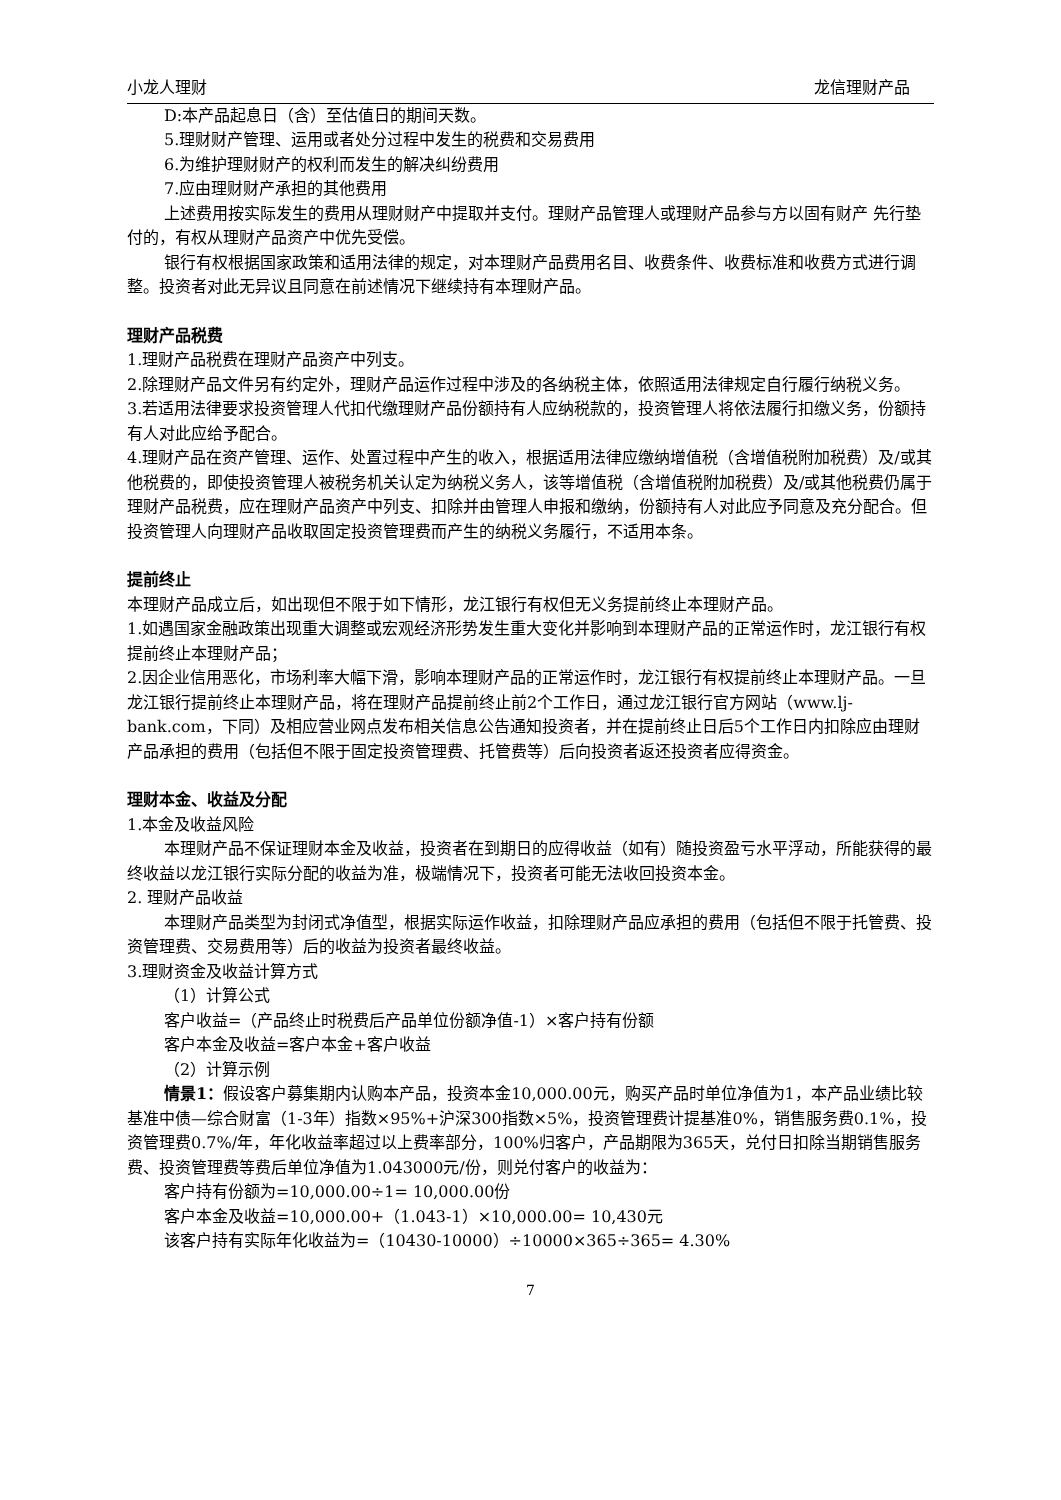小龙人理财 龙信理财产品
D:本产品起息日（含）至估值日的期间天数。
5.理财财产管理、运用或者处分过程中发生的税费和交易费用
6.为维护理财财产的权利而发生的解决纠纷费用
7.应由理财财产承担的其他费用
上述费用按实际发生的费用从理财财产中提取并支付。理财产品管理人或理财产品参与方以固有财产 先行垫付的，有权从理财产品资产中优先受偿。
银行有权根据国家政策和适用法律的规定，对本理财产品费用名目、收费条件、收费标准和收费方式进行调整。投资者对此无异议且同意在前述情况下继续持有本理财产品。
理财产品税费
1.理财产品税费在理财产品资产中列支。
2.除理财产品文件另有约定外，理财产品运作过程中涉及的各纳税主体，依照适用法律规定自行履行纳税义务。
3.若适用法律要求投资管理人代扣代缴理财产品份额持有人应纳税款的，投资管理人将依法履行扣缴义务，份额持有人对此应给予配合。
4.理财产品在资产管理、运作、处置过程中产生的收入，根据适用法律应缴纳增值税（含增值税附加税费）及/或其他税费的，即使投资管理人被税务机关认定为纳税义务人，该等增值税（含增值税附加税费）及/或其他税费仍属于理财产品税费，应在理财产品资产中列支、扣除并由管理人申报和缴纳，份额持有人对此应予同意及充分配合。但投资管理人向理财产品收取固定投资管理费而产生的纳税义务履行，不适用本条。
提前终止
本理财产品成立后，如出现但不限于如下情形，龙江银行有权但无义务提前终止本理财产品。
1.如遇国家金融政策出现重大调整或宏观经济形势发生重大变化并影响到本理财产品的正常运作时，龙江银行有权提前终止本理财产品；
2.因企业信用恶化，市场利率大幅下滑，影响本理财产品的正常运作时，龙江银行有权提前终止本理财产品。一旦龙江银行提前终止本理财产品，将在理财产品提前终止前2个工作日，通过龙江银行官方网站（www.lj-bank.com，下同）及相应营业网点发布相关信息公告通知投资者，并在提前终止日后5个工作日内扣除应由理财产品承担的费用（包括但不限于固定投资管理费、托管费等）后向投资者返还投资者应得资金。
理财本金、收益及分配
1.本金及收益风险
本理财产品不保证理财本金及收益，投资者在到期日的应得收益（如有）随投资盈亏水平浮动，所能获得的最终收益以龙江银行实际分配的收益为准，极端情况下，投资者可能无法收回投资本金。
2. 理财产品收益
本理财产品类型为封闭式净值型，根据实际运作收益，扣除理财产品应承担的费用（包括但不限于托管费、投资管理费、交易费用等）后的收益为投资者最终收益。
3.理财资金及收益计算方式
（1）计算公式
客户收益=（产品终止时税费后产品单位份额净值-1）×客户持有份额
客户本金及收益=客户本金+客户收益
（2）计算示例
情景1：假设客户募集期内认购本产品，投资本金10,000.00元，购买产品时单位净值为1，本产品业绩比较基准中债—综合财富（1-3年）指数×95%+沪深300指数×5%，投资管理费计提基准0%，销售服务费0.1%，投资管理费0.7%/年，年化收益率超过以上费率部分，100%归客户，产品期限为365天，兑付日扣除当期销售服务费、投资管理费等费后单位净值为1.043000元/份，则兑付客户的收益为：
客户持有份额为=10,000.00÷1= 10,000.00份
客户本金及收益=10,000.00+（1.043-1）×10,000.00= 10,430元
该客户持有实际年化收益为=（10430-10000）÷10000×365÷365= 4.30%
7